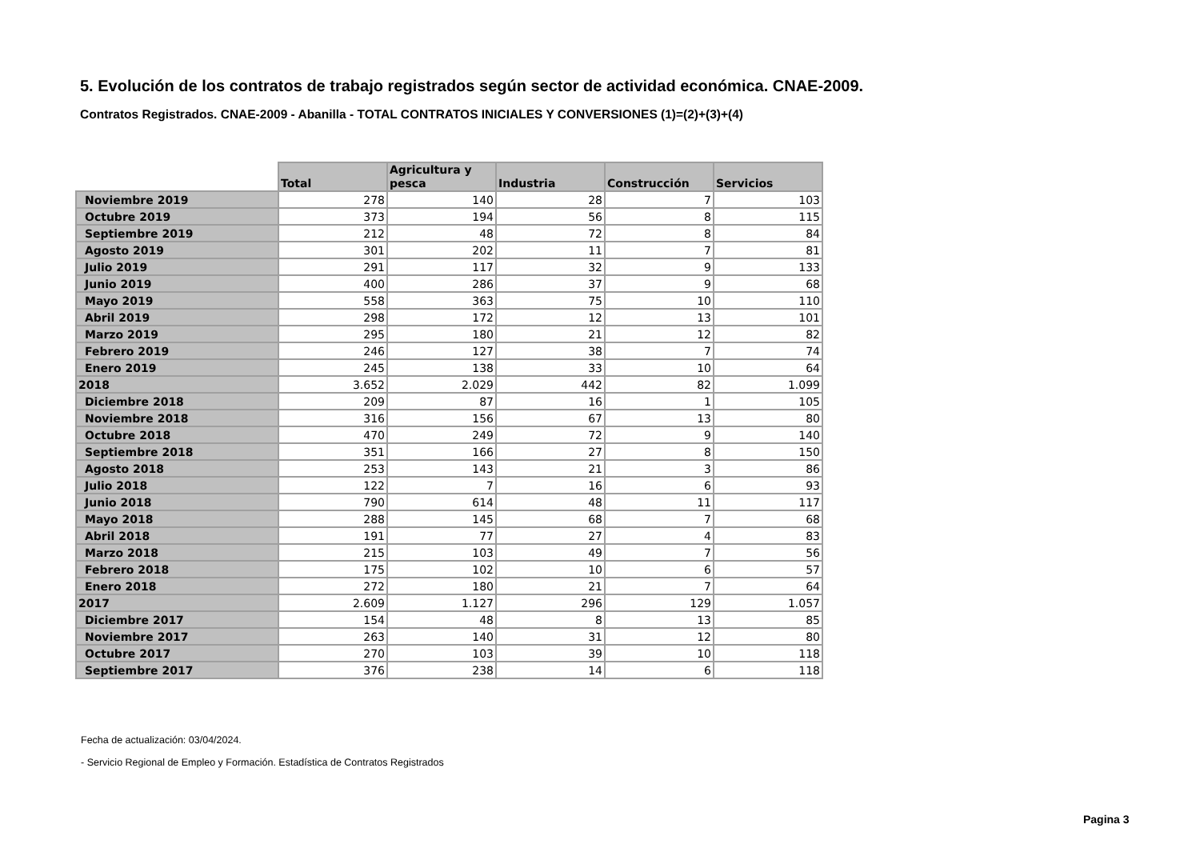5. Evolución de los contratos de trabajo registrados según sector de actividad económica. CNAE-2009.
Contratos Registrados. CNAE-2009 - Abanilla - TOTAL CONTRATOS INICIALES Y CONVERSIONES (1)=(2)+(3)+(4)
| | Total | Agricultura y pesca | Industria | Construcción | Servicios |
| --- | --- | --- | --- | --- | --- |
| Noviembre 2019 | 278 | 140 | 28 | 7 | 103 |
| Octubre 2019 | 373 | 194 | 56 | 8 | 115 |
| Septiembre 2019 | 212 | 48 | 72 | 8 | 84 |
| Agosto 2019 | 301 | 202 | 11 | 7 | 81 |
| Julio 2019 | 291 | 117 | 32 | 9 | 133 |
| Junio 2019 | 400 | 286 | 37 | 9 | 68 |
| Mayo 2019 | 558 | 363 | 75 | 10 | 110 |
| Abril 2019 | 298 | 172 | 12 | 13 | 101 |
| Marzo 2019 | 295 | 180 | 21 | 12 | 82 |
| Febrero 2019 | 246 | 127 | 38 | 7 | 74 |
| Enero 2019 | 245 | 138 | 33 | 10 | 64 |
| 2018 | 3.652 | 2.029 | 442 | 82 | 1.099 |
| Diciembre 2018 | 209 | 87 | 16 | 1 | 105 |
| Noviembre 2018 | 316 | 156 | 67 | 13 | 80 |
| Octubre 2018 | 470 | 249 | 72 | 9 | 140 |
| Septiembre 2018 | 351 | 166 | 27 | 8 | 150 |
| Agosto 2018 | 253 | 143 | 21 | 3 | 86 |
| Julio 2018 | 122 | 7 | 16 | 6 | 93 |
| Junio 2018 | 790 | 614 | 48 | 11 | 117 |
| Mayo 2018 | 288 | 145 | 68 | 7 | 68 |
| Abril 2018 | 191 | 77 | 27 | 4 | 83 |
| Marzo 2018 | 215 | 103 | 49 | 7 | 56 |
| Febrero 2018 | 175 | 102 | 10 | 6 | 57 |
| Enero 2018 | 272 | 180 | 21 | 7 | 64 |
| 2017 | 2.609 | 1.127 | 296 | 129 | 1.057 |
| Diciembre 2017 | 154 | 48 | 8 | 13 | 85 |
| Noviembre 2017 | 263 | 140 | 31 | 12 | 80 |
| Octubre 2017 | 270 | 103 | 39 | 10 | 118 |
| Septiembre 2017 | 376 | 238 | 14 | 6 | 118 |
Fecha de actualización: 03/04/2024.
- Servicio Regional de Empleo y Formación. Estadística de Contratos Registrados
Pagina 3